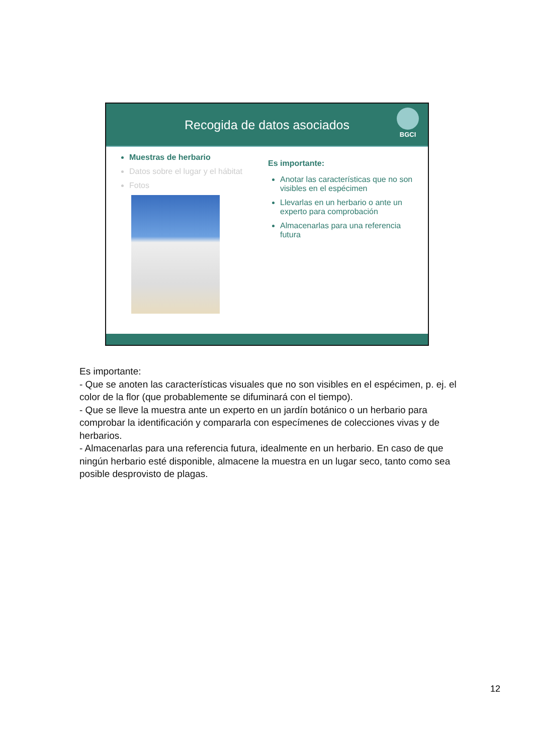Recogida de datos asociados
BGCI
Muestras de herbario
Datos sobre el lugar y el hábitat
Fotos
Es importante:
Anotar las características que no son visibles en el espécimen
Llevarlas en un herbario o ante un experto para comprobación
Almacenarlas para una referencia futura
Es importante:
- Que se anoten las características visuales que no son visibles en el espécimen, p. ej. el color de la flor (que probablemente se difuminará con el tiempo).
- Que se lleve la muestra ante un experto en un jardín botánico o un herbario para comprobar la identificación y compararla con especímenes de colecciones vivas y de herbarios.
- Almacenarlas para una referencia futura, idealmente en un herbario. En caso de que ningún herbario esté disponible, almacene la muestra en un lugar seco, tanto como sea posible desprovisto de plagas.
12